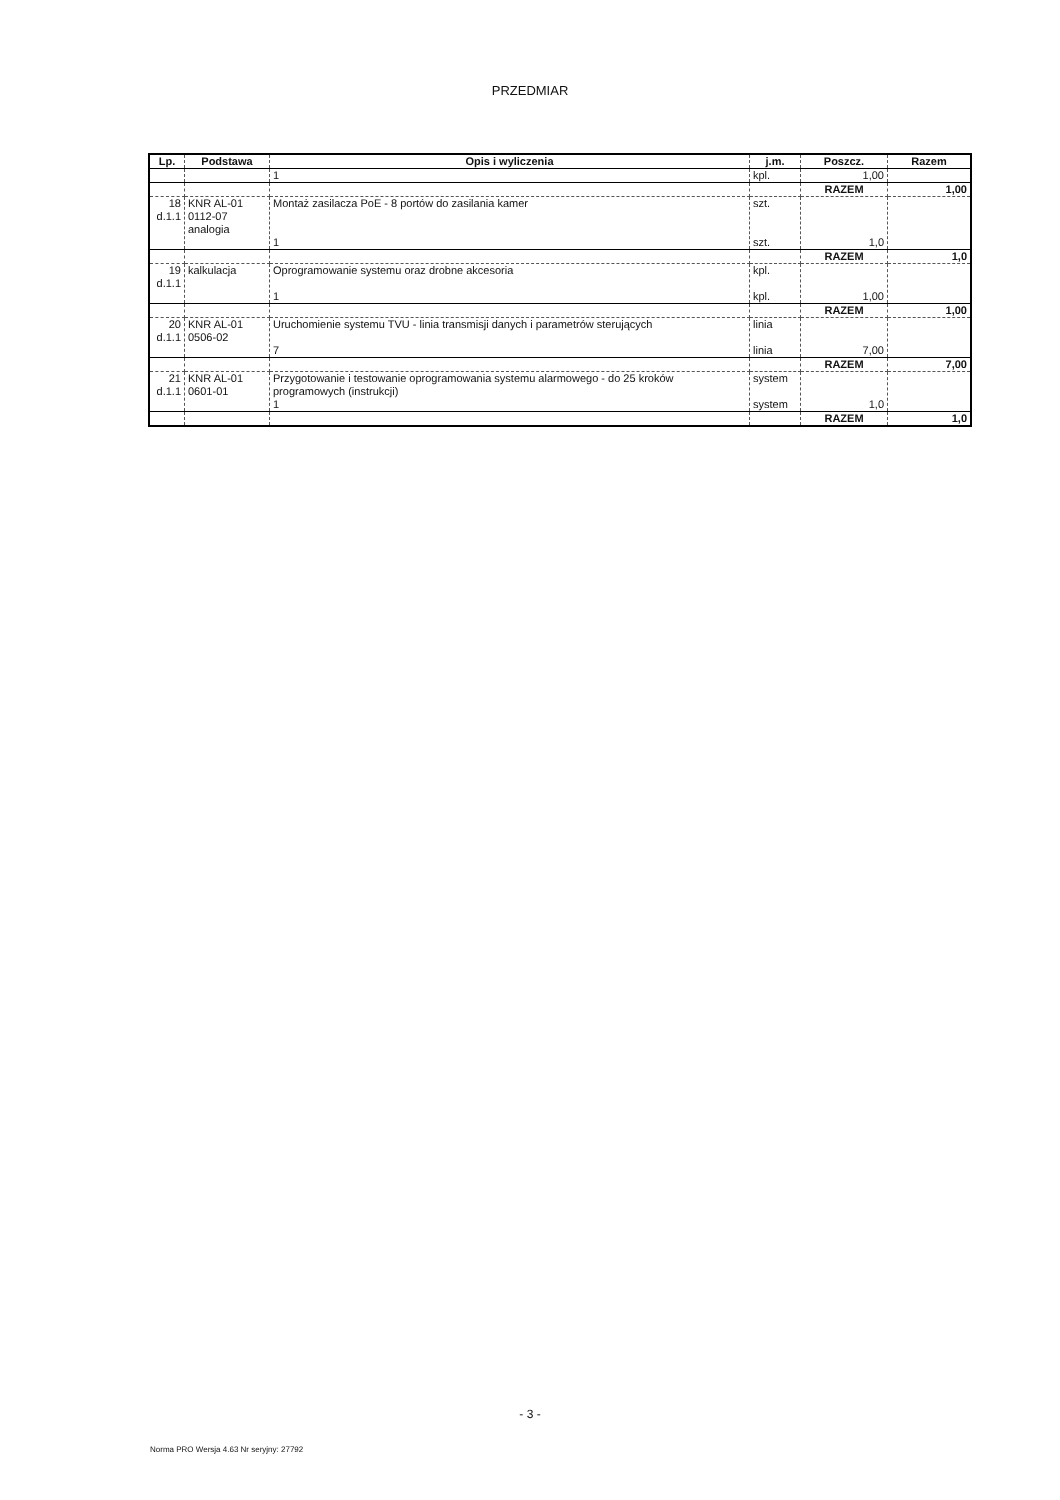PRZEDMIAR
| Lp. | Podstawa | Opis i wyliczenia | j.m. | Poszcz. | Razem |
| --- | --- | --- | --- | --- | --- |
| | | 1 | kpl. | 1,00 | |
| | | | | RAZEM | 1,00 |
| 18 d.1.1 | KNR AL-01 0112-07 analogia | Montaż zasilacza PoE - 8 portów do zasilania kamer 1 | szt. szt. | 1,0 | |
| | | | | RAZEM | 1,0 |
| 19 d.1.1 | kalkulacja | Oprogramowanie systemu oraz drobne akcesoria 1 | kpl. kpl. | 1,00 | |
| | | | | RAZEM | 1,00 |
| 20 d.1.1 | KNR AL-01 0506-02 | Uruchomienie systemu TVU - linia transmisji danych i parametrów sterujących 7 | linia linia | 7,00 | |
| | | | | RAZEM | 7,00 |
| 21 d.1.1 | KNR AL-01 0601-01 | Przygotowanie i testowanie oprogramowania systemu alarmowego - do 25 kroków programowych (instrukcji) 1 | system system | 1,0 | |
| | | | | RAZEM | 1,0 |
- 3 -
Norma PRO Wersja 4.63 Nr seryjny: 27792